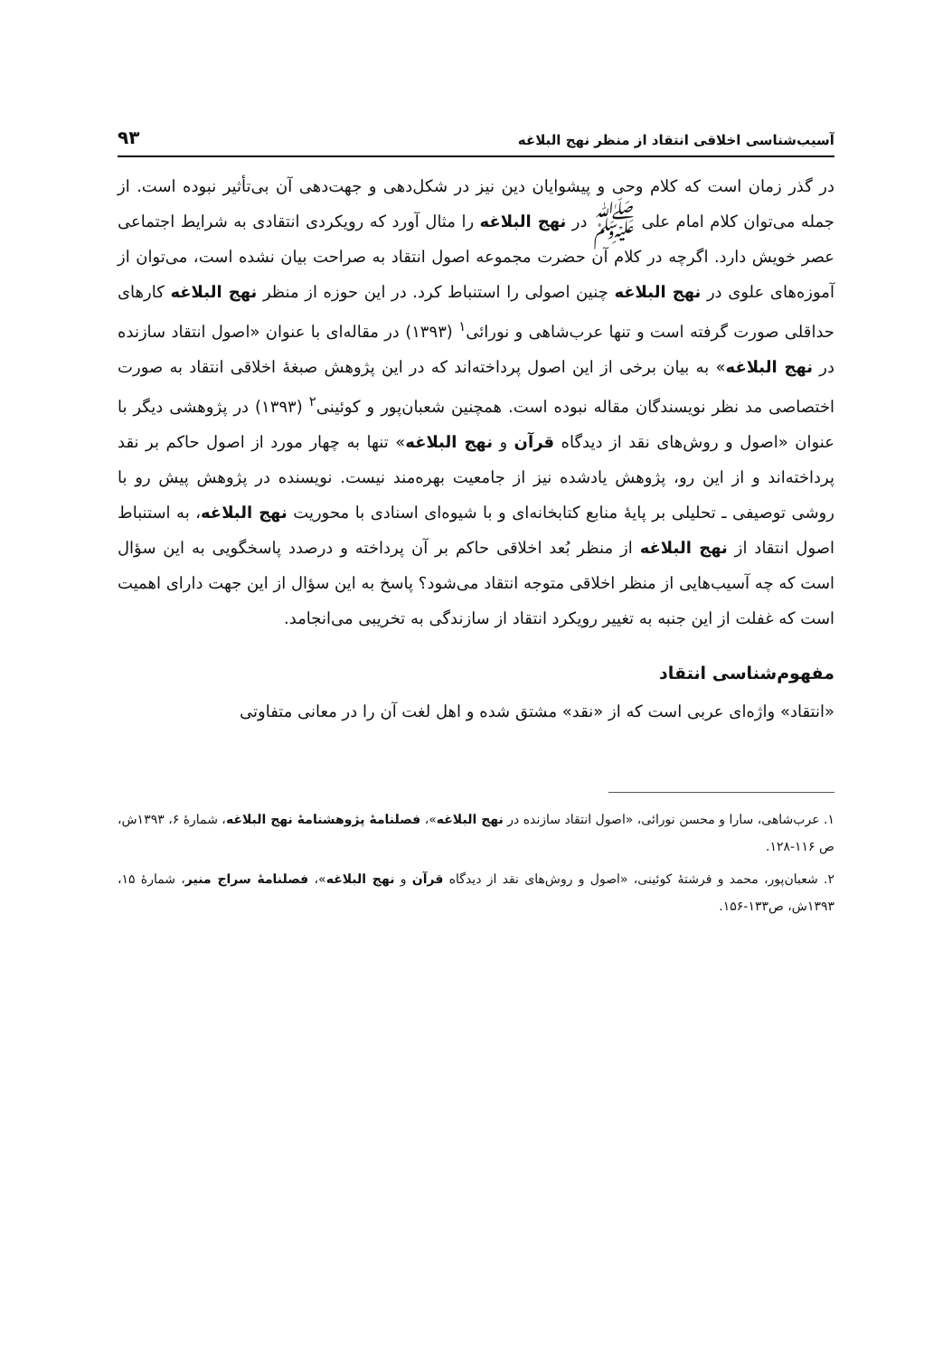آسیب‌شناسی اخلاقی انتقاد از منظر نهج البلاغه ۹۳
در گذر زمان است که کلام وحی و پیشوایان دین نیز در شکل‌دهی و جهت‌دهی آن بی‌تأثیر نبوده است. از جمله می‌توان کلام امام علی ﷺ در نهج البلاغه را مثال آورد که رویکردی انتقادی به شرایط اجتماعی عصر خویش دارد. اگرچه در کلام آن حضرت مجموعه اصول انتقاد به صراحت بیان نشده است، می‌توان از آموزه‌های علوی در نهج البلاغه چنین اصولی را استنباط کرد. در این حوزه از منظر نهج البلاغه کارهای حداقلی صورت گرفته است و تنها عرب‌شاهی و نورائی<sup>۱</sup> (۱۳۹۳) در مقاله‌ای با عنوان «اصول انتقاد سازنده در نهج البلاغه» به بیان برخی از این اصول پرداخته‌اند که در این پژوهش صبغهٔ اخلاقی انتقاد به صورت اختصاصی مد نظر نویسندگان مقاله نبوده است. همچنین شعبان‌پور و کوئینی<sup>۲</sup> (۱۳۹۳) در پژوهشی دیگر با عنوان «اصول و روش‌های نقد از دیدگاه قرآن و نهج البلاغه» تنها به چهار مورد از اصول حاکم بر نقد پرداخته‌اند و از این رو، پژوهش یادشده نیز از جامعیت بهره‌مند نیست. نویسنده در پژوهش پیش رو با روشی توصیفی ـ تحلیلی بر پایهٔ منابع کتابخانه‌ای و با شیوه‌ای اسنادی با محوریت نهج البلاغه، به استنباط اصول انتقاد از نهج البلاغه از منظر بُعد اخلاقی حاکم بر آن پرداخته و درصدد پاسخگویی به این سؤال است که چه آسیب‌هایی از منظر اخلاقی متوجه انتقاد می‌شود؟ پاسخ به این سؤال از این جهت دارای اهمیت است که غفلت از این جنبه به تغییر رویکرد انتقاد از سازندگی به تخریبی می‌انجامد.
مفهوم‌شناسی انتقاد
«انتقاد» واژه‌ای عربی است که از «نقد» مشتق شده و اهل لغت آن را در معانی متفاوتی
۱. عرب‌شاهی، سارا و محسن نورائی، «اصول انتقاد سازنده در نهج البلاغه»، فصلنامهٔ پژوهشنامهٔ نهج البلاغه، شمارهٔ ۶، ۱۳۹۳ش، ص ۱۱۶-۱۲۸.
۲. شعبان‌پور، محمد و فرشتهٔ کوئینی، «اصول و روش‌های نقد از دیدگاه قرآن و نهج البلاغه»، فصلنامهٔ سراج منیر، شمارهٔ ۱۵، ۱۳۹۳ش، ص۱۳۳-۱۵۶.